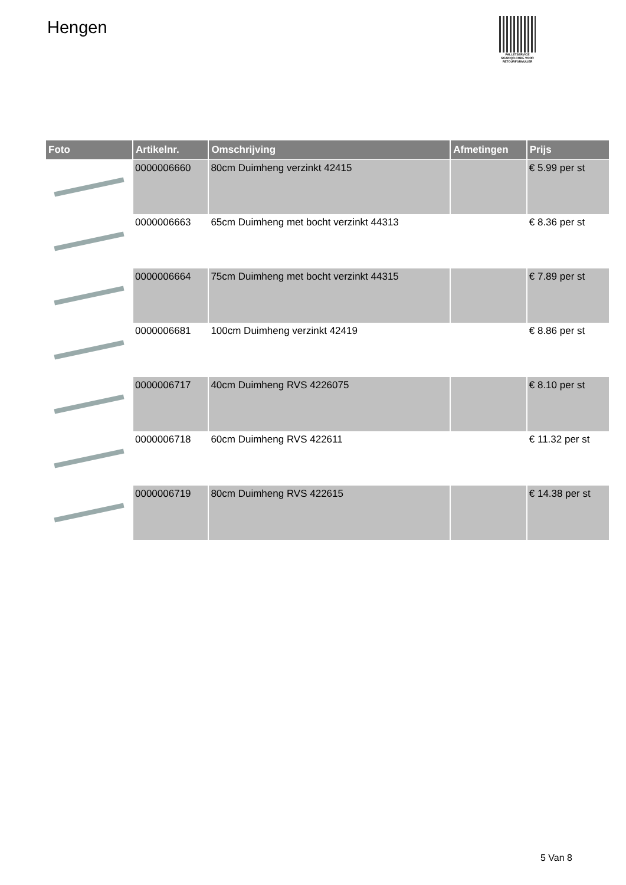Hengen
PALLETSERVICE
SCAN QR-CODE VOOR RETOURFORMULIER
| Foto | Artikelnr. | Omschrijving | Afmetingen | Prijs |
| --- | --- | --- | --- | --- |
| | 0000006660 | 80cm Duimheng verzinkt 42415 | | € 5.99 per st |
| | 0000006663 | 65cm Duimheng met bocht verzinkt 44313 | | € 8.36 per st |
| | 0000006664 | 75cm Duimheng met bocht verzinkt 44315 | | € 7.89 per st |
| | 0000006681 | 100cm Duimheng verzinkt 42419 | | € 8.86 per st |
| | 0000006717 | 40cm Duimheng RVS 4226075 | | € 8.10 per st |
| | 0000006718 | 60cm Duimheng RVS 422611 | | € 11.32 per st |
| | 0000006719 | 80cm Duimheng RVS 422615 | | € 14.38 per st |
5 Van 8